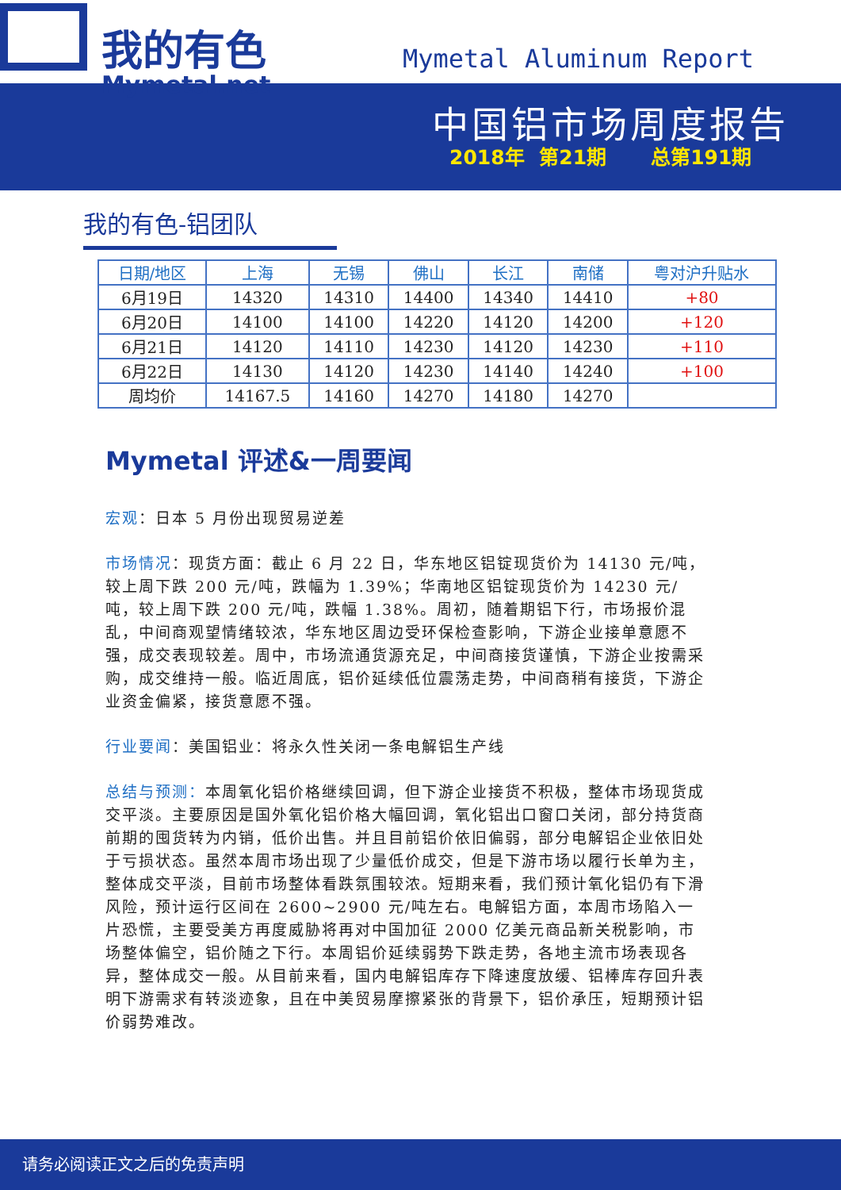我的有色
Mymetal.net
Mymetal Aluminum Report
中国铝市场周度报告
2018年 第21期 总第191期
我的有色-铝团队
| 日期/地区 | 上海 | 无锡 | 佛山 | 长江 | 南储 | 粤对沪升贴水 |
| --- | --- | --- | --- | --- | --- | --- |
| 6月19日 | 14320 | 14310 | 14400 | 14340 | 14410 | +80 |
| 6月20日 | 14100 | 14100 | 14220 | 14120 | 14200 | +120 |
| 6月21日 | 14120 | 14110 | 14230 | 14120 | 14230 | +110 |
| 6月22日 | 14130 | 14120 | 14230 | 14140 | 14240 | +100 |
| 周均价 | 14167.5 | 14160 | 14270 | 14180 | 14270 | |
Mymetal 评述&一周要闻
宏观：日本 5 月份出现贸易逆差
市场情况：现货方面：截止 6 月 22 日，华东地区铝锭现货价为 14130 元/吨，较上周下跌 200 元/吨，跌幅为 1.39%；华南地区铝锭现货价为 14230 元/吨，较上周下跌 200 元/吨，跌幅 1.38%。周初，随着期铝下行，市场报价混乱，中间商观望情绪较浓，华东地区周边受环保检查影响，下游企业接单意愿不强，成交表现较差。周中，市场流通货源充足，中间商接货谨慎，下游企业按需采购，成交维持一般。临近周底，铝价延续低位震荡走势，中间商稍有接货，下游企业资金偏紧，接货意愿不强。
行业要闻：美国铝业：将永久性关闭一条电解铝生产线
总结与预测：本周氧化铝价格继续回调，但下游企业接货不积极，整体市场现货成交平淡。主要原因是国外氧化铝价格大幅回调，氧化铝出口窗口关闭，部分持货商前期的囤货转为内销，低价出售。并且目前铝价依旧偏弱，部分电解铝企业依旧处于亏损状态。虽然本周市场出现了少量低价成交，但是下游市场以履行长单为主，整体成交平淡，目前市场整体看跌氛围较浓。短期来看，我们预计氧化铝仍有下滑风险，预计运行区间在 2600~2900 元/吨左右。电解铝方面，本周市场陷入一片恐慌，主要受美方再度威胁将再对中国加征 2000 亿美元商品新关税影响，市场整体偏空，铝价随之下行。本周铝价延续弱势下跌走势，各地主流市场表现各异，整体成交一般。从目前来看，国内电解铝库存下降速度放缓、铝棒库存回升表明下游需求有转淡迹象，且在中美贸易摩擦紧张的背景下，铝价承压，短期预计铝价弱势难改。
请务必阅读正文之后的免责声明